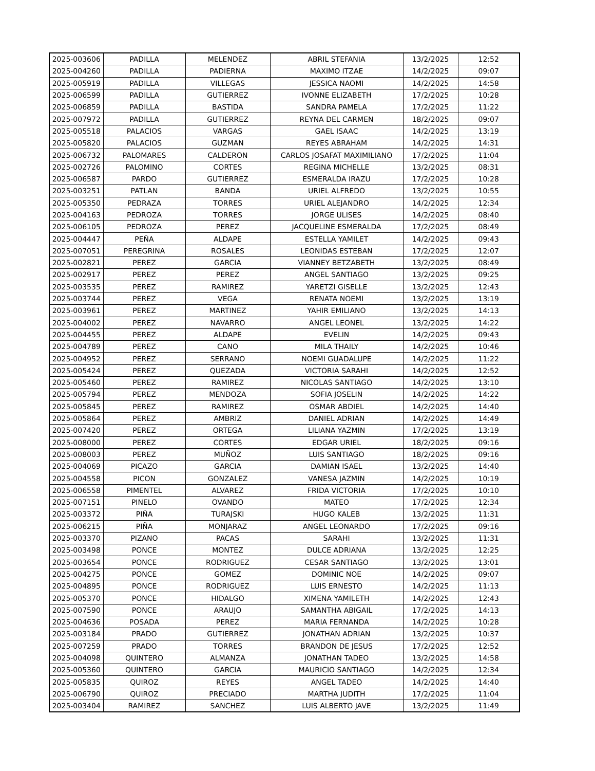| 2025-003606 | PADILLA | MELENDEZ | ABRIL STEFANIA | 13/2/2025 | 12:52 |
| 2025-004260 | PADILLA | PADIERNA | MAXIMO ITZAE | 14/2/2025 | 09:07 |
| 2025-005919 | PADILLA | VILLEGAS | JESSICA NAOMI | 14/2/2025 | 14:58 |
| 2025-006599 | PADILLA | GUTIERREZ | IVONNE ELIZABETH | 17/2/2025 | 10:28 |
| 2025-006859 | PADILLA | BASTIDA | SANDRA PAMELA | 17/2/2025 | 11:22 |
| 2025-007972 | PADILLA | GUTIERREZ | REYNA DEL CARMEN | 18/2/2025 | 09:07 |
| 2025-005518 | PALACIOS | VARGAS | GAEL ISAAC | 14/2/2025 | 13:19 |
| 2025-005820 | PALACIOS | GUZMAN | REYES ABRAHAM | 14/2/2025 | 14:31 |
| 2025-006732 | PALOMARES | CALDERON | CARLOS JOSAFAT MAXIMILIANO | 17/2/2025 | 11:04 |
| 2025-002726 | PALOMINO | CORTES | REGINA MICHELLE | 13/2/2025 | 08:31 |
| 2025-006587 | PARDO | GUTIERREZ | ESMERALDA IRAZU | 17/2/2025 | 10:28 |
| 2025-003251 | PATLAN | BANDA | URIEL ALFREDO | 13/2/2025 | 10:55 |
| 2025-005350 | PEDRAZA | TORRES | URIEL ALEJANDRO | 14/2/2025 | 12:34 |
| 2025-004163 | PEDROZA | TORRES | JORGE ULISES | 14/2/2025 | 08:40 |
| 2025-006105 | PEDROZA | PEREZ | JACQUELINE ESMERALDA | 17/2/2025 | 08:49 |
| 2025-004447 | PEÑA | ALDAPE | ESTELLA YAMILET | 14/2/2025 | 09:43 |
| 2025-007051 | PEREGRINA | ROSALES | LEONIDAS ESTEBAN | 17/2/2025 | 12:07 |
| 2025-002821 | PEREZ | GARCIA | VIANNEY BETZABETH | 13/2/2025 | 08:49 |
| 2025-002917 | PEREZ | PEREZ | ANGEL SANTIAGO | 13/2/2025 | 09:25 |
| 2025-003535 | PEREZ | RAMIREZ | YARETZI GISELLE | 13/2/2025 | 12:43 |
| 2025-003744 | PEREZ | VEGA | RENATA NOEMI | 13/2/2025 | 13:19 |
| 2025-003961 | PEREZ | MARTINEZ | YAHIR EMILIANO | 13/2/2025 | 14:13 |
| 2025-004002 | PEREZ | NAVARRO | ANGEL LEONEL | 13/2/2025 | 14:22 |
| 2025-004455 | PEREZ | ALDAPE | EVELIN | 14/2/2025 | 09:43 |
| 2025-004789 | PEREZ | CANO | MILA THAILY | 14/2/2025 | 10:46 |
| 2025-004952 | PEREZ | SERRANO | NOEMI GUADALUPE | 14/2/2025 | 11:22 |
| 2025-005424 | PEREZ | QUEZADA | VICTORIA SARAHI | 14/2/2025 | 12:52 |
| 2025-005460 | PEREZ | RAMIREZ | NICOLAS SANTIAGO | 14/2/2025 | 13:10 |
| 2025-005794 | PEREZ | MENDOZA | SOFIA JOSELIN | 14/2/2025 | 14:22 |
| 2025-005845 | PEREZ | RAMIREZ | OSMAR ABDIEL | 14/2/2025 | 14:40 |
| 2025-005864 | PEREZ | AMBRIZ | DANIEL ADRIAN | 14/2/2025 | 14:49 |
| 2025-007420 | PEREZ | ORTEGA | LILIANA YAZMIN | 17/2/2025 | 13:19 |
| 2025-008000 | PEREZ | CORTES | EDGAR URIEL | 18/2/2025 | 09:16 |
| 2025-008003 | PEREZ | MUÑOZ | LUIS SANTIAGO | 18/2/2025 | 09:16 |
| 2025-004069 | PICAZO | GARCIA | DAMIAN ISAEL | 13/2/2025 | 14:40 |
| 2025-004558 | PICON | GONZALEZ | VANESA JAZMIN | 14/2/2025 | 10:19 |
| 2025-006558 | PIMENTEL | ALVAREZ | FRIDA VICTORIA | 17/2/2025 | 10:10 |
| 2025-007151 | PINELO | OVANDO | MATEO | 17/2/2025 | 12:34 |
| 2025-003372 | PIÑA | TURAJSKI | HUGO KALEB | 13/2/2025 | 11:31 |
| 2025-006215 | PIÑA | MONJARAZ | ANGEL LEONARDO | 17/2/2025 | 09:16 |
| 2025-003370 | PIZANO | PACAS | SARAHI | 13/2/2025 | 11:31 |
| 2025-003498 | PONCE | MONTEZ | DULCE ADRIANA | 13/2/2025 | 12:25 |
| 2025-003654 | PONCE | RODRIGUEZ | CESAR SANTIAGO | 13/2/2025 | 13:01 |
| 2025-004275 | PONCE | GOMEZ | DOMINIC NOE | 14/2/2025 | 09:07 |
| 2025-004895 | PONCE | RODRIGUEZ | LUIS ERNESTO | 14/2/2025 | 11:13 |
| 2025-005370 | PONCE | HIDALGO | XIMENA YAMILETH | 14/2/2025 | 12:43 |
| 2025-007590 | PONCE | ARAUJO | SAMANTHA ABIGAIL | 17/2/2025 | 14:13 |
| 2025-004636 | POSADA | PEREZ | MARIA FERNANDA | 14/2/2025 | 10:28 |
| 2025-003184 | PRADO | GUTIERREZ | JONATHAN ADRIAN | 13/2/2025 | 10:37 |
| 2025-007259 | PRADO | TORRES | BRANDON DE JESUS | 17/2/2025 | 12:52 |
| 2025-004098 | QUINTERO | ALMANZA | JONATHAN TADEO | 13/2/2025 | 14:58 |
| 2025-005360 | QUINTERO | GARCIA | MAURICIO SANTIAGO | 14/2/2025 | 12:34 |
| 2025-005835 | QUIROZ | REYES | ANGEL TADEO | 14/2/2025 | 14:40 |
| 2025-006790 | QUIROZ | PRECIADO | MARTHA JUDITH | 17/2/2025 | 11:04 |
| 2025-003404 | RAMIREZ | SANCHEZ | LUIS ALBERTO JAVE | 13/2/2025 | 11:49 |